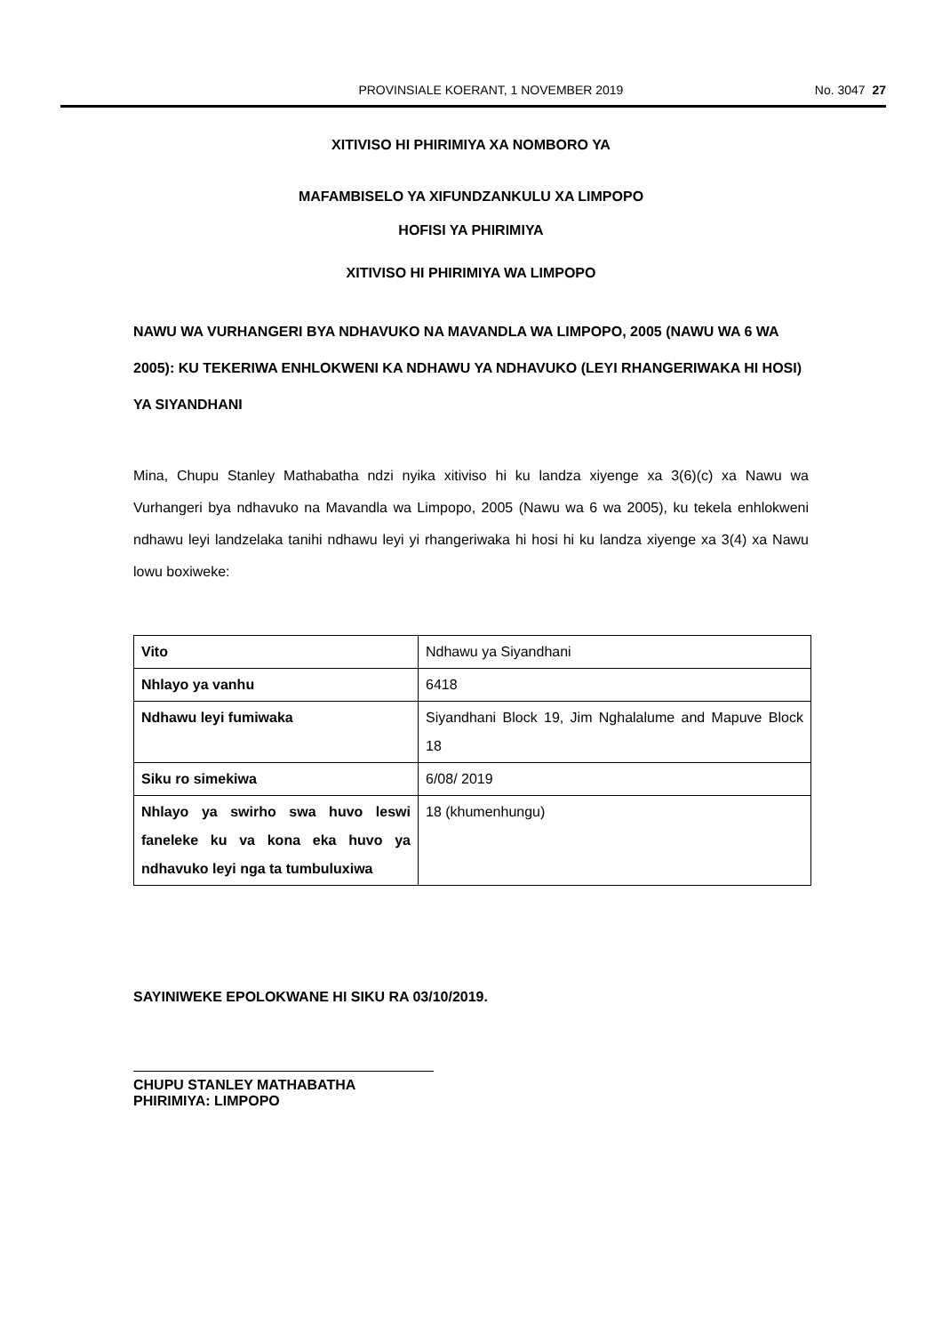PROVINSIALE KOERANT, 1 NOVEMBER 2019 No. 3047 27
XITIVISO HI PHIRIMIYA XA NOMBORO YA
MAFAMBISELO YA XIFUNDZANKULU XA LIMPOPO
HOFISI YA PHIRIMIYA
XITIVISO HI PHIRIMIYA WA LIMPOPO
NAWU WA VURHANGERI BYA NDHAVUKO NA MAVANDLA WA LIMPOPO, 2005 (NAWU WA 6 WA 2005): KU TEKERIWA ENHLOKWENI KA NDHAWU YA NDHAVUKO (LEYI RHANGERIWAKA HI HOSI) YA SIYANDHANI
Mina, Chupu Stanley Mathabatha ndzi nyika xitiviso hi ku landza xiyenge xa 3(6)(c) xa Nawu wa Vurhangeri bya ndhavuko na Mavandla wa Limpopo, 2005 (Nawu wa 6 wa 2005), ku tekela enhlokweni ndhawu leyi landzelaka tanihi ndhawu leyi yi rhangeriwaka hi hosi hi ku landza xiyenge xa 3(4) xa Nawu lowu boxiweke:
| Vito | Ndhawu ya Siyandhani |
| Nhlayo ya vanhu | 6418 |
| Ndhawu leyi fumiwaka | Siyandhani Block 19, Jim Nghalalume and Mapuve Block 18 |
| Siku ro simekiwa | 6/08/ 2019 |
| Nhlayo ya swirho swa huvo leswi faneleke ku va kona eka huvo ya ndhavuko leyi nga ta tumbuluxiwa | 18 (khumenhungu) |
SAYINIWEKE EPOLOKWANE HI SIKU RA 03/10/2019.
CHUPU STANLEY MATHABATHA
PHIRIMIYA: LIMPOPO